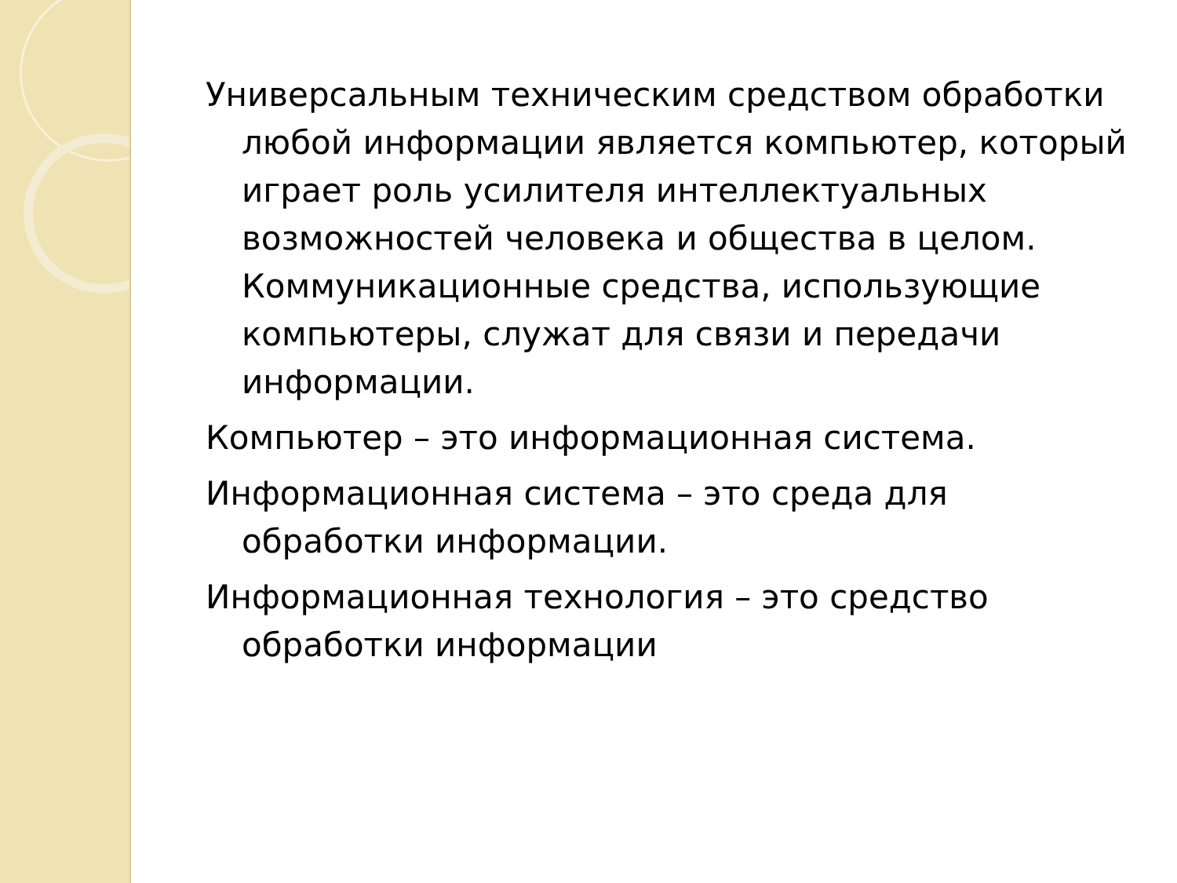Универсальным техническим средством обработки любой информации является компьютер, который играет роль усилителя интеллектуальных возможностей человека и общества в целом. Коммуникационные средства, использующие компьютеры, служат для связи и передачи информации.
Компьютер – это информационная система.
Информационная система – это среда для обработки информации.
Информационная технология – это средство обработки информации